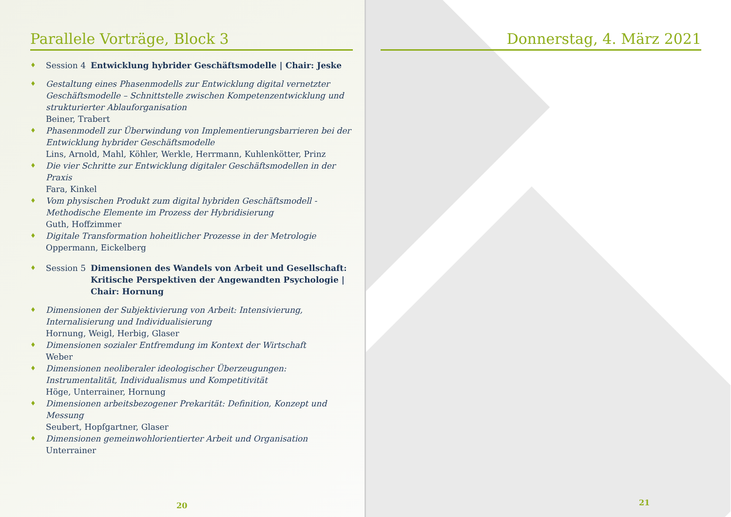Parallele Vorträge, Block 3
♦ Session 4 Entwicklung hybrider Geschäftsmodelle | Chair: Jeske
♦
Gestaltung eines Phasenmodells zur Entwicklung digital vernetzter Geschäftsmodelle – Schnittstelle zwischen Kompetenzentwicklung und strukturierter Ablauforganisation
Beiner, Trabert
♦
Phasenmodell zur Überwindung von Implementierungsbarrieren bei der Entwicklung hybrider Geschäftsmodelle
Lins, Arnold, Mahl, Köhler, Werkle, Herrmann, Kuhlenkötter, Prinz
♦
Die vier Schritte zur Entwicklung digitaler Geschäftsmodellen in der Praxis
Fara, Kinkel
♦
Vom physischen Produkt zum digital hybriden Geschäftsmodell - Methodische Elemente im Prozess der Hybridisierung
Guth, Hoffzimmer
♦
Digitale Transformation hoheitlicher Prozesse in der Metrologie
Oppermann, Eickelberg
♦ Session 5 Dimensionen des Wandels von Arbeit und Gesellschaft: Kritische Perspektiven der Angewandten Psychologie | Chair: Hornung
♦
Dimensionen der Subjektivierung von Arbeit: Intensivierung, Internalisierung und Individualisierung
Hornung, Weigl, Herbig, Glaser
♦
Dimensionen sozialer Entfremdung im Kontext der Wirtschaft
Weber
♦
Dimensionen neoliberaler ideologischer Überzeugungen: Instrumentalität, Individualismus und Kompetitivität
Höge, Unterrainer, Hornung
♦
Dimensionen arbeitsbezogener Prekarität: Definition, Konzept und Messung
Seubert, Hopfgartner, Glaser
♦
Dimensionen gemeinwohlorientierter Arbeit und Organisation
Unterrainer
20
Donnerstag, 4. März 2021
21